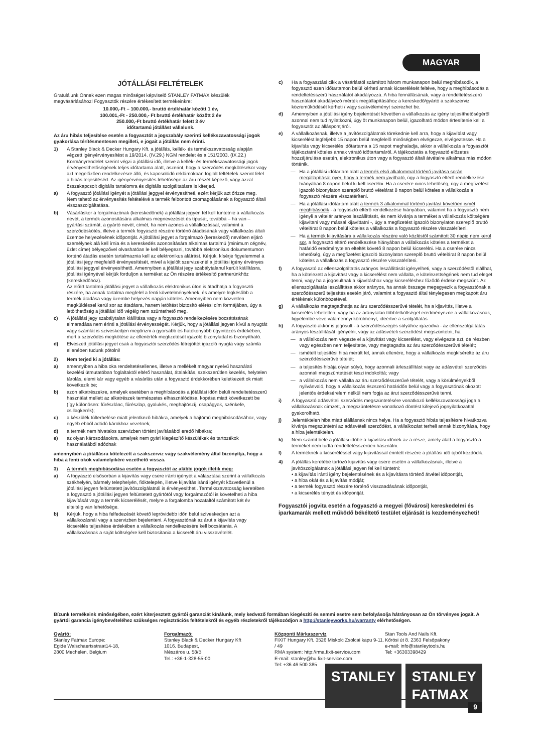MAGYAR
JÓTÁLLÁSI FELTÉTELEK
Gratulálunk Önnek ezen magas minőséget képviselő STANLEY FATMAX készülék megvásárlásához! Fogyasztók részére értékesített termékeinkre:
10.000,-Ft – 100.000,- bruttó értékhatár között 1 év,
100.001,-Ft - 250.000,- Ft bruttó értékhatár között 2 év
250.000,-Ft bruttó értékhatár felett 3 év
időtartamú jótállást vállalunk.
Az áru hibás teljesítése esetén a fogyasztót a jogszabály szerinti kellékszavatossági jogok gyakorlása térítésmentesen megilleti, e jogait a jótállás nem érinti.
1) A Stanley Black & Decker Hungary Kft. a jótállás, kellék- és termékszavatosság alapján végzett igényérvényesítést a 19/2014. (IV.29.) NGM rendelet és a 151/2003. (IX.22.) Kormányrendelet szerint végzi a jótállási idő, illetve a kellék- és termékszavatossági jogok érvényesíthetőségének teljes időtartama alatt, aszerint, hogy a szerződés megkötésekor vagy azt megelőzően rendelkezésre álló, és kapcsolódó reklámokban foglalt feltételek szerint felel a hibás teljesítésért. Az igényérvényesítés lehetősége az áru részét képező, vagy azzal összekapcsolt digitális tartalomra és digitális szolgáltatásra is kiterjed.
a) A fogyasztó jótállási igényét a jótállási jeggyel érvényesítheti, ezért kérjük azt őrizze meg. Nem tehető az érvényesítés feltételévé a termék felbontott csomagolásának a fogyasztó általi visszaszolgáltatása.
b) Vásárláskor a forgalmazónak (kereskedőnek) a jótállási jegyen fel kell tüntetnie a vállalkozás nevét, a termék azonosítására alkalmas megnevezését és típusát, továbbá – ha van – gyártási számát, a gyártó nevét, címét, ha nem azonos a vállalkozással, valamint a szerződéskötés, illetve a termék fogyasztó részére történő átadásának vagy vállalkozás általi üzembe helyezésének időpontját. A jótállási jegyet a forgalmazó (kereskedő) nevében eljáró személynek alá kell írnia és a kereskedés azonosítására alkalmas tartalmú (minimum cégnév, üzlet címe) bélyegzővel olvashatóan le kell bélyegezni, továbbá elektronikus dokumentumon történő átadás esetén tartalmaznia kell az elektronikus aláírást. Kérjük, kísérje figyelemmel a jótállási jegy megfelelő érvényesítését, mivel a kijelölt szervizeknél a jótállási igény érvényes jótállási jeggyel érvényesíthető. Amennyiben a jótállási jegy szabálytalanul került kiállításra, jótállási igényével kérjük forduljon a terméket az Ön részére értékesítő partnerünkhöz (kereskedőhöz).
Az előírt tartalmú jótállási jegyet a vállalkozás elektronikus úton is átadhatja a fogyasztó részére, ha annak tartalma megfelel a fenti követelményeknek, és amelyre legkésőbb a termék átadása vagy üzembe helyezés napján köteles. Amennyiben nem közvetlen megküldéssel kerül sor az átadásra, hanem letöltést biztosító elérési cím formájában, úgy a letölthetőség a jótállási idő végéig nem szüntethető meg.
c) A jótállási jegy szabálytalan kiállítása vagy a fogyasztó rendelkezésére bocsátásának elmaradása nem érinti a jótállási érvényességét. Kérjük, hogy a jótállási jegyen kívül a nyugtát vagy számlát is szíveskedjen megőrizni a gyorsabb és hatékonyabb ügyintézés érdekében, mert a szerződés megkötése az ellenérték megfizetését igazoló bizonylattal is bizonyítható.
d) Elveszett jótállási jegyet csak a fogyasztói szerződés létrejöttét igazoló nyugta vagy számla ellenében tudunk pótolni!
2) Nem terjed ki a jótállás:
a) amennyiben a hiba oka rendeltetésellenes, illetve a mellékelt magyar nyelvű használati kezelési útmutatóban foglaltaktól eltérő használat, átalakítás, szakszerűtlen kezelés, helytelen tárolás, elemi kár vagy egyéb a vásárlás után a fogyasztó érdekkörében keletkezett ok miatt következik be;
b) azon alkatrészekre, amelyek esetében a meghibásodás a jótállási időn belüli rendeltetésszerű használat mellett az alkatrészek természetes elhasználódása, kopása miatt következett be (így különösen: fűrészlánc, fűrészlap, gyalukés, meghajtószíj, csapágyak, szénkefe, csillagkerék);
c) a készülék túlterhelése miatt jelentkező hibákra, amelyek a hajtómű meghibásodásához, vagy egyéb ebből adódó károkhoz vezetnek;
d) a termék nem hivatalos szervizben történt javításából eredő hibákra;
e) az olyan károsodásokra, amelyek nem gyári kiegészítő készülékek és tartozékok használatából adódnak
amennyiben a jótállásra kötelezett a szakszerviz vagy szakvélemény által bizonyítja, hogy a hiba a fenti okok valamelyikére vezethető vissza.
3) A termék meghibásodása esetén a fogyasztót az alábbi jogok illetik meg:
a) A fogyasztó elsősorban a kijavítás vagy csere iránti igényét a választása szerint a vállalkozás székhelyén, bármely telephelyén, fióktelepén, illetve kijavítás iránti igényét közvetlenül a jótállási jegyen feltüntetett javítószolgálatnál is érvényesítheti. Termékszavatosság keretében a fogyasztó a jótállási jegyen feltüntetett gyártótól vagy forgalmazótól is követelheti a hiba kijavítását vagy a termék kicserélését, melyre a forgalomba hozataltól számított két év elteltéig van lehetősége.
b) Kérjük, hogy a hiba felfedezését követő legrövidebb időn belül szíveskedjen azt a vállalkozásnál vagy a szervizben bejelenteni. A fogyasztónak az árut a kijavítás vagy kicserélés teljesítése érdekében a vállalkozás rendelkezésére kell bocsátania. A vállalkozásnak a saját költségére kell biztosítania a kicserélt áru visszavételét.
c) Ha a fogyasztási cikk a vásárlástól számított három munkanapon belül meghibásodik, a fogyasztó ezen időtartamon belül kérheti annak kicserélését feltéve, hogy a meghibásodás a rendeltetésszerű használatot akadályozza. A hiba fennállásának, vagy a rendeltetésszerű használatot akadályozó mérték megállapításához a kereskedő/gyártó a szakszerviz közreműködését kérheti / vagy szakvéleményt szerezhet be.
d) Amennyiben a jótállási igény bejelentését követően a vállalkozás az igény teljesíthetőségéről azonnal nem tud nyilatkozni, úgy öt munkanapon belül, igazolható módon értesítenie kell a fogyasztót az álláspontjáról.
e) A vállalkozásnak, illetve a javítószolgálatnak törekednie kell arra, hogy a kijavítást vagy kicserélést legfeljebb 15 napon belül megfelelő minőségben elvégezze, elvégeztesse. Ha a kijavítás vagy kicserélés időtartama a 15 napot meghaladja, akkor a vállalkozás a fogyasztót tájékoztatni köteles annak várató időtartamáról. A tájékoztatás a fogyasztó előzetes hozzájárulása esetén, elektronikus úton vagy a fogyasztó általi átvételre alkalmas más módon történik.
— Ha a jótállási időtartam alatt a termék első alkalommal történő javítása során megállapítását nyer, hogy a termék nem javítható, úgy a fogyasztó eltérő rendelkezése hiányában 8 napon belül ki kell cserélni. Ha a cserére nincs lehetőség, úgy a megfizetést igazoló bizonylaton szereplő bruttó vételárat 8 napon belül köteles a vállalkozás a fogyasztó részére visszatéríteni.
— Ha a jótállási időtartam alatt a termék 3 alkalommal történő javítást követően ismét meghibásodik - a fogyasztó eltérő rendelkezése hiányában, valamint ha a fogyasztó nem igényli a vételár arányos leszállítását, és nem kívánja a terméket a vállalkozás költségére kijavítani vagy mással kijavíttatni -, úgy a megfizetést igazoló bizonylaton szereplő bruttó vételárat 8 napon belül köteles a vállalkozás a fogyasztó részére visszatéríteni.
— Ha a termék kijavítására a vállalkozás részére való közléstől számított 30 napig nem kerül sor, a fogyasztó eltérő rendelkezése hiányában a vállalkozás köteles a terméket a határidő eredménytelen elteltét követő 8 napon belül kicserélni. Ha a cserére nincs lehetőség, úgy a megfizetést igazoló bizonylaton szereplő bruttó vételárat 8 napon belül köteles a vállalkozás a fogyasztó részére visszatéríteni.
f) A fogyasztó az ellenszolgáltatás arányos leszállítását igényelheti, vagy a szerződéstől elállhat, ha a kötelezett a kijavítást vagy a kicserélést nem vállalta, e kötelezettségének nem tud eleget tenni, vagy ha a jogosultnak a kijavításhoz vagy kicseréléshez fűződő érdeke megszűnt. Az ellenszolgáltatás leszállítása akkor arányos, ha annak összege megegyezik a fogyasztónak a szerződésszerű teljesítés esetén járó, valamint a fogyasztó által ténylegesen megkapott áru értékének különbözetével.
g) A vállalkozás megtagadhatja az áru szerződésszerűvé tételét, ha a kijavítás, illetve a kicserélés lehetetlen, vagy ha az aránytalan többletköltséget eredményezne a vállalkozásnak, figyelembe véve valamennyi körülményt, ideértve a szolgáltatás
h) A fogyasztó akkor is jogosult - a szerződésszegés súlyához igazodva - az ellenszolgáltatás arányos leszállítását igényelni, vagy az adásvételi szerződést megszüntetni, ha
— a vállalkozás nem végezte el a kijavítást vagy kicserélést, vagy elvégezte azt, de részben vagy egészben nem teljesítette, vagy megtagadta az áru szerződésszerűvé tételét;
— ismételt teljesítési hiba merült fel, annak ellenére, hogy a vállalkozás megkísérelte az áru szerződésszerűvé tételét;
— a teljesítés hibája olyan súlyú, hogy azonnali árleszállítást vagy az adásvételi szerződés azonnali megszüntetését teszi indokolttá; vagy
— a vállalkozás nem vállalta az áru szerződésszerűvé tételét, vagy a körülményekből nyilvánvaló, hogy a vállalkozás észszerű határidőn belül vagy a fogyasztónak okozott jelentős érdeksérelem nélkül nem fogja az árut szerződésszerűvé tenni.
i) A fogyasztó adásvételi szerződés megszüntetésére vonatkozó kellékszavatossági joga a vállalkozásnak címzett, a megszüntetésre vonatkozó döntést kifejező jognyilatkozattal gyakorolható.
j) Jelentéktelen hiba miatt elállásnak nincs helye. Ha a fogyasztó hibás teljesítésre hivatkozva kívánja megszüntetni az adásvételi szerződést, a vállalkozást terheli annak bizonyítása, hogy a hiba jelentéktelen.
k) Nem számít bele a jótállási időbe a kijavítási időnek az a része, amely alatt a fogyasztó a terméket nem tudta rendeltetésszerűen használni.
l) A terméknek a kicseréléssel vagy kijavítással érintett részére a jótállási idő újból kezdődik.
4) A jótállás keretébe tartozó kijavítás vagy csere esetén a vállalkozásnak, illetve a javítószolgálatnak a jótállási jegyen fel kell tüntetni:
• a kijavítás iránti igény bejelentésének és a kijavításra történő átvétel időpontját,
• a hiba okát és a kijavítás módját;
• a termék fogyasztó részére történő visszaadásának időpontját,
• a kicserélés tényét és időpontját.
Fogyasztói jogvita esetén a fogyasztó a megyei (fővárosi) kereskedelmi és iparkamarák mellett működő békéltető testület eljárását is kezdeményezheti!
Bízunk termékeink minőségében, ezért kiterjesztett gyártói garanciát kínálunk, mely kedvező formában kiegészíti és semmi esetre sem befolyásolja hátrányosan az Ön törvényes jogait. A gyártói garancia igénybevételéhez szükséges regisztrációs feltételekről és egyéb részletekről tájékozódjon a http://stanleyworks.hu/warranty elérhetőségen.
Gyártó:
Stanley Fatmax Europe:
Egide Walschaertsstraat14-18,
2800 Mechelen, Belgium
Forgalmazó:
Stanley Black & Decker Hungary Kft
1016. Budapest,
Mészáros u. 58/B
Tel.: +36-1-328-55-00
Központi Márkaszerviz
FIXIT Hungary Kft. 3526 Miskolc Zsolcai kapu 9-11. / 49
RMA system: http://rma.fixit-service.com
E-mail: stanley@hu.fixit-service.com
Tel: +36 46 500 385
Stan Tools And Nails Kft.
Kőrösi út 8. 2363 Felsőpakony
e-mail: info@stanleytools.hu
Tel: +36303398429
STANLEY STANLEY
FATMAX
9